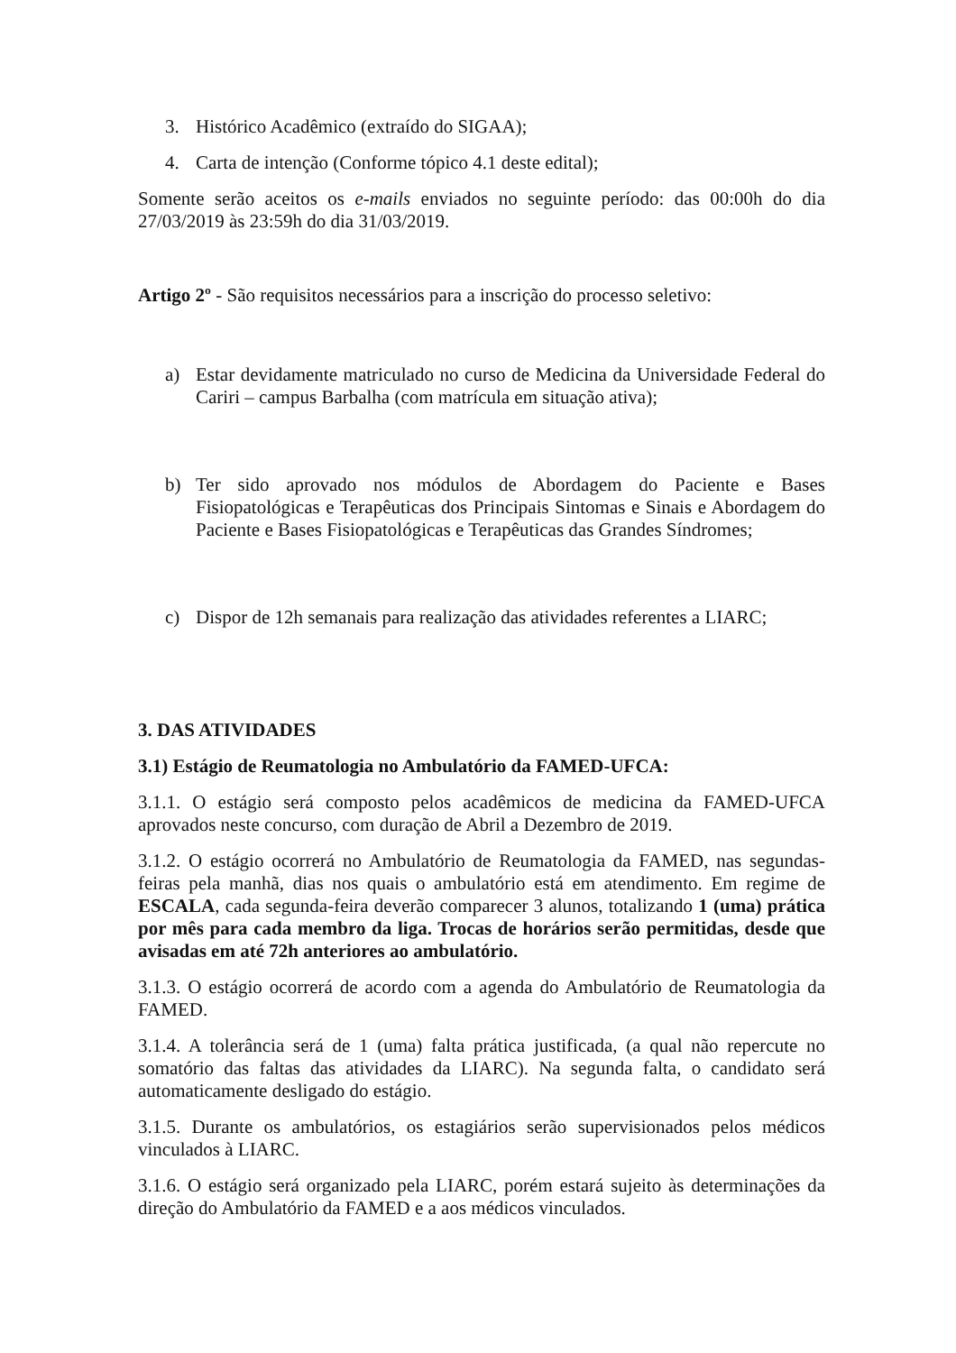3. Histórico Acadêmico (extraído do SIGAA);
4. Carta de intenção (Conforme tópico 4.1 deste edital);
Somente serão aceitos os e-mails enviados no seguinte período: das 00:00h do dia 27/03/2019 às 23:59h do dia 31/03/2019.
Artigo 2º - São requisitos necessários para a inscrição do processo seletivo:
a) Estar devidamente matriculado no curso de Medicina da Universidade Federal do Cariri – campus Barbalha (com matrícula em situação ativa);
b) Ter sido aprovado nos módulos de Abordagem do Paciente e Bases Fisiopatológicas e Terapêuticas dos Principais Sintomas e Sinais e Abordagem do Paciente e Bases Fisiopatológicas e Terapêuticas das Grandes Síndromes;
c) Dispor de 12h semanais para realização das atividades referentes a LIARC;
3. DAS ATIVIDADES
3.1) Estágio de Reumatologia no Ambulatório da FAMED-UFCA:
3.1.1. O estágio será composto pelos acadêmicos de medicina da FAMED-UFCA aprovados neste concurso, com duração de Abril a Dezembro de 2019.
3.1.2. O estágio ocorrerá no Ambulatório de Reumatologia da FAMED, nas segundas-feiras pela manhã, dias nos quais o ambulatório está em atendimento. Em regime de ESCALA, cada segunda-feira deverão comparecer 3 alunos, totalizando 1 (uma) prática por mês para cada membro da liga. Trocas de horários serão permitidas, desde que avisadas em até 72h anteriores ao ambulatório.
3.1.3. O estágio ocorrerá de acordo com a agenda do Ambulatório de Reumatologia da FAMED.
3.1.4. A tolerância será de 1 (uma) falta prática justificada, (a qual não repercute no somatório das faltas das atividades da LIARC). Na segunda falta, o candidato será automaticamente desligado do estágio.
3.1.5. Durante os ambulatórios, os estagiários serão supervisionados pelos médicos vinculados à LIARC.
3.1.6. O estágio será organizado pela LIARC, porém estará sujeito às determinações da direção do Ambulatório da FAMED e a aos médicos vinculados.